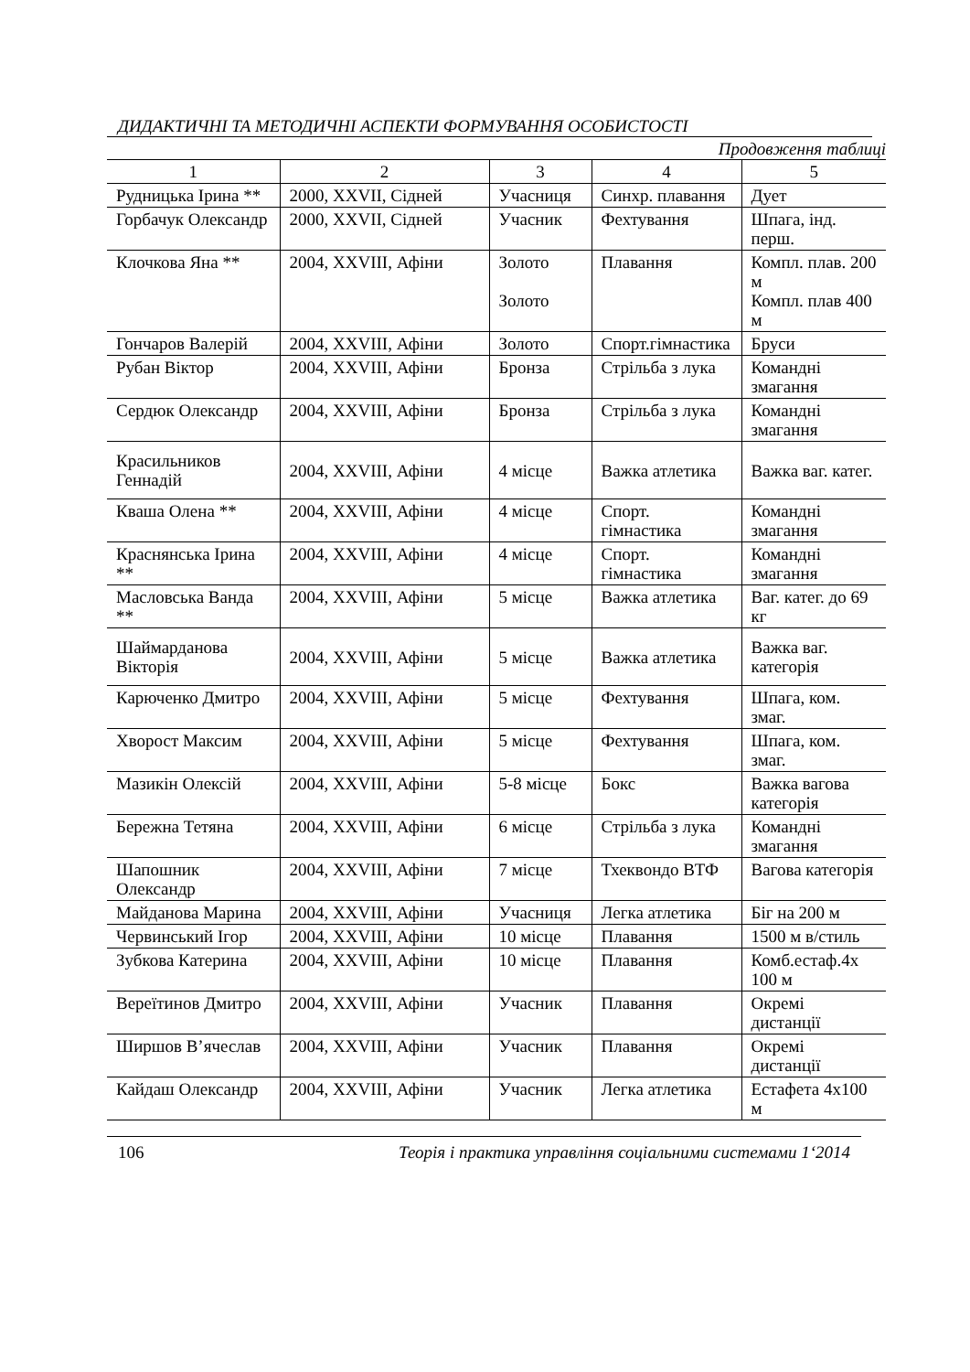ДИДАКТИЧНІ ТА МЕТОДИЧНІ АСПЕКТИ ФОРМУВАННЯ ОСОБИСТОСТІ
Продовження таблиці
| 1 | 2 | 3 | 4 | 5 |
| --- | --- | --- | --- | --- |
| Рудницька Ірина ** | 2000, XXVII, Сідней | Учасниця | Синхр. плавання | Дует |
| Горбачук Олександр | 2000, XXVII, Сідней | Учасник | Фехтування | Шпага, інд. перш. |
| Клочкова Яна ** | 2004, XXVIII, Афіни | Золото Золото | Плавання | Компл. плав. 200 м Компл. плав 400 м |
| Гончаров Валерій | 2004, XXVIII, Афіни | Золото | Спорт.гімнастика | Бруси |
| Рубан Віктор | 2004, XXVIII, Афіни | Бронза | Стрільба з лука | Командні змагання |
| Сердюк Олександр | 2004, XXVIII, Афіни | Бронза | Стрільба з лука | Командні змагання |
| Красильников Геннадій | 2004, XXVIII, Афіни | 4 місце | Важка атлетика | Важка ваг. катег. |
| Кваша Олена ** | 2004, XXVIII, Афіни | 4 місце | Спорт. гімнастика | Командні змагання |
| Краснянська Ірина ** | 2004, XXVIII, Афіни | 4 місце | Спорт. гімнастика | Командні змагання |
| Масловська Ванда ** | 2004, XXVIII, Афіни | 5 місце | Важка атлетика | Ваг. катег. до 69 кг |
| Шаймарданова Вікторія | 2004, XXVIII, Афіни | 5 місце | Важка атлетика | Важка ваг. категорія |
| Карюченко Дмитро | 2004, XXVIII, Афіни | 5 місце | Фехтування | Шпага, ком. змаг. |
| Хворост Максим | 2004, XXVIII, Афіни | 5 місце | Фехтування | Шпага, ком. змаг. |
| Мазикін Олексій | 2004, XXVIII, Афіни | 5-8 місце | Бокс | Важка вагова категорія |
| Бережна Тетяна | 2004, XXVIII, Афіни | 6 місце | Стрільба з лука | Командні змагання |
| Шапошник Олександр | 2004, XXVIII, Афіни | 7 місце | Тхеквондо ВТФ | Вагова категорія |
| Майданова Марина | 2004, XXVIII, Афіни | Учасниця | Легка атлетика | Біг на 200 м |
| Червинський Ігор | 2004, XXVIII, Афіни | 10 місце | Плавання | 1500 м в/стиль |
| Зубкова Катерина | 2004, XXVIII, Афіни | 10 місце | Плавання | Комб.естаф.4х 100 м |
| Вереїтинов Дмитро | 2004, XXVIII, Афіни | Учасник | Плавання | Окремі дистанції |
| Ширшов В’ячеслав | 2004, XXVIII, Афіни | Учасник | Плавання | Окремі дистанції |
| Кайдаш Олександр | 2004, XXVIII, Афіни | Учасник | Легка атлетика | Естафета 4х100 м |
106 Теорія і практика управління соціальними системами 1‘2014